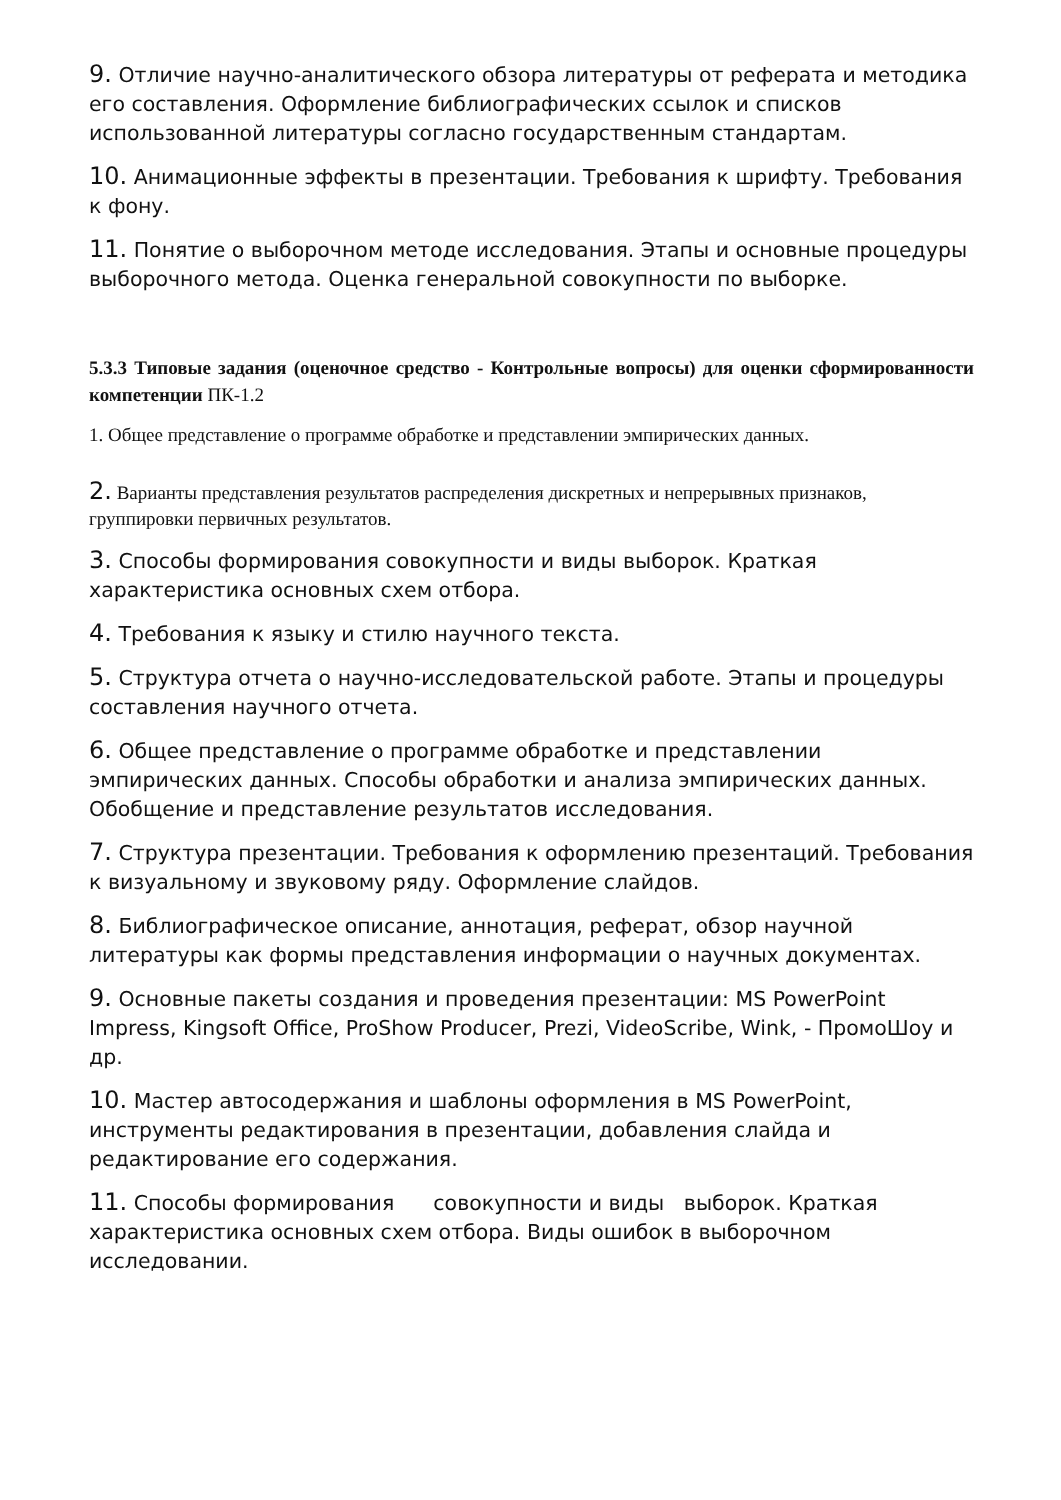9. Отличие научно-аналитического обзора литературы от реферата и методика его составления. Оформление библиографических ссылок и списков использованной литературы согласно государственным стандартам.
10. Анимационные эффекты в презентации. Требования к шрифту. Требования к фону.
11. Понятие о выборочном методе исследования. Этапы и основные процедуры выборочного метода. Оценка генеральной совокупности по выборке.
5.3.3 Типовые задания (оценочное средство - Контрольные вопросы) для оценки сформированности компетенции ПК-1.2
1. Общее представление о программе обработке и представлении эмпирических данных.
2. Варианты представления результатов распределения дискретных и непрерывных признаков, группировки первичных результатов.
3. Способы формирования совокупности и виды выборок. Краткая характеристика основных схем отбора.
4. Требования к языку и стилю научного текста.
5. Структура отчета о научно-исследовательской работе. Этапы и процедуры составления научного отчета.
6. Общее представление о программе обработке и представлении эмпирических данных. Способы обработки и анализа эмпирических данных. Обобщение и представление результатов исследования.
7. Структура презентации. Требования к оформлению презентаций. Требования к визуальному и звуковому ряду. Оформление слайдов.
8. Библиографическое описание, аннотация, реферат, обзор научной литературы как формы представления информации о научных документах.
9. Основные пакеты создания и проведения презентации: MS PowerPoint Impress, Kingsoft Office, ProShow Producer, Prezi, VideoScribe, Wink, - ПромоШоу и др.
10. Мастер автосодержания и шаблоны оформления в MS PowerPoint, инструменты редактирования в презентации, добавления слайда и редактирование его содержания.
11. Способы формирования совокупности и виды выборок. Краткая характеристика основных схем отбора. Виды ошибок в выборочном исследовании.